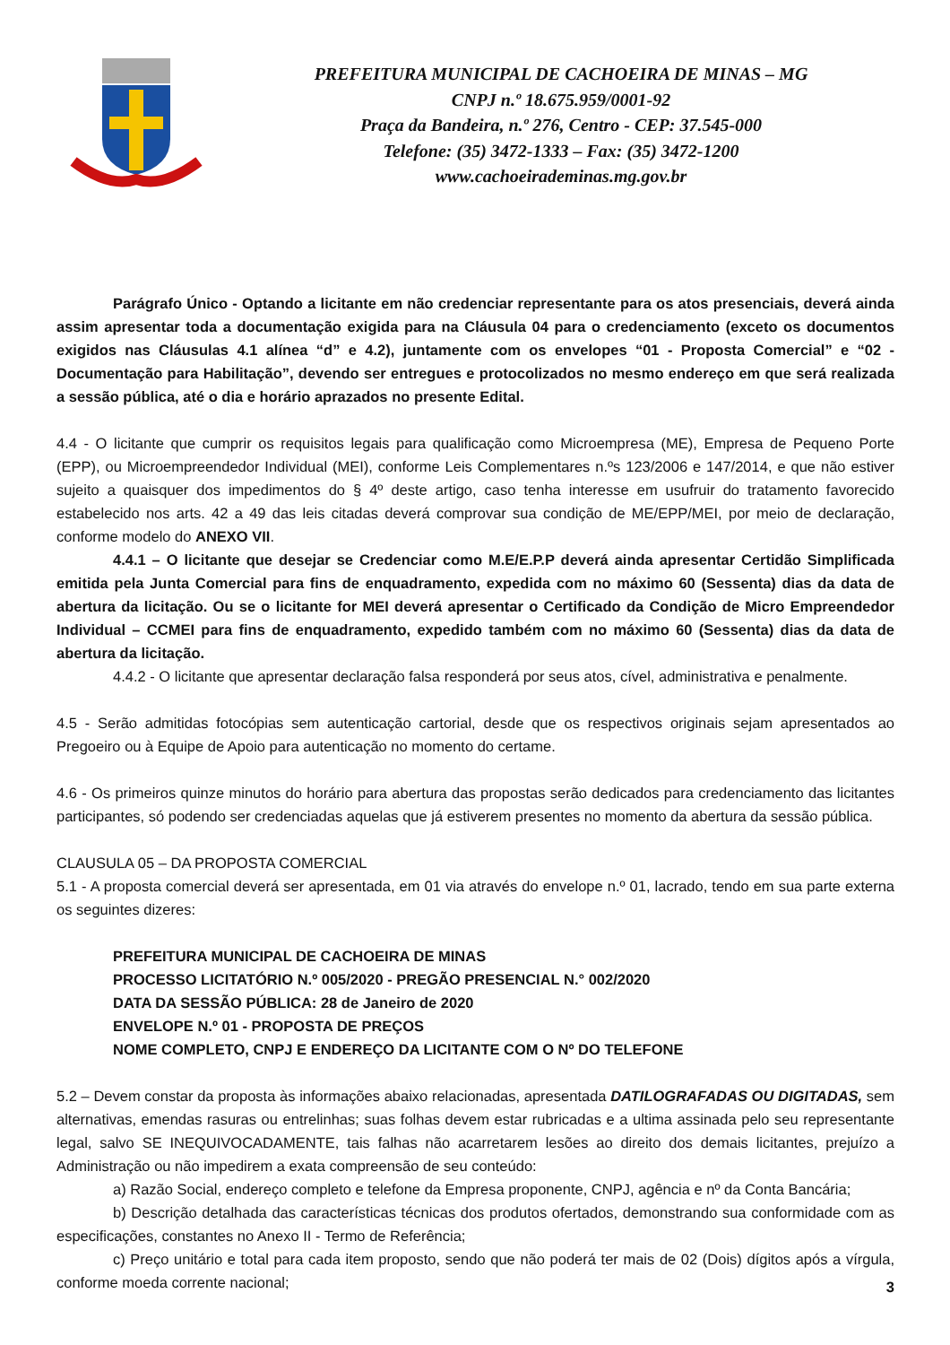PREFEITURA MUNICIPAL DE CACHOEIRA DE MINAS – MG
CNPJ n.º 18.675.959/0001-92
Praça da Bandeira, n.º 276, Centro - CEP: 37.545-000
Telefone: (35) 3472-1333 – Fax: (35) 3472-1200
www.cachoeirademinas.mg.gov.br
Parágrafo Único - Optando a licitante em não credenciar representante para os atos presenciais, deverá ainda assim apresentar toda a documentação exigida para na Cláusula 04 para o credenciamento (exceto os documentos exigidos nas Cláusulas 4.1 alínea “d” e 4.2), juntamente com os envelopes “01 - Proposta Comercial” e “02 - Documentação para Habilitação”, devendo ser entregues e protocolizados no mesmo endereço em que será realizada a sessão pública, até o dia e horário aprazados no presente Edital.
4.4 - O licitante que cumprir os requisitos legais para qualificação como Microempresa (ME), Empresa de Pequeno Porte (EPP), ou Microempreendedor Individual (MEI), conforme Leis Complementares n.ºs 123/2006 e 147/2014, e que não estiver sujeito a quaisquer dos impedimentos do § 4º deste artigo, caso tenha interesse em usufruir do tratamento favorecido estabelecido nos arts. 42 a 49 das leis citadas deverá comprovar sua condição de ME/EPP/MEI, por meio de declaração, conforme modelo do ANEXO VII.
4.4.1 – O licitante que desejar se Credenciar como M.E/E.P.P deverá ainda apresentar Certidão Simplificada emitida pela Junta Comercial para fins de enquadramento, expedida com no máximo 60 (Sessenta) dias da data de abertura da licitação. Ou se o licitante for MEI deverá apresentar o Certificado da Condição de Micro Empreendedor Individual – CCMEI para fins de enquadramento, expedido também com no máximo 60 (Sessenta) dias da data de abertura da licitação.
4.4.2 - O licitante que apresentar declaração falsa responderá por seus atos, cível, administrativa e penalmente.
4.5 - Serão admitidas fotocópias sem autenticação cartorial, desde que os respectivos originais sejam apresentados ao Pregoeiro ou à Equipe de Apoio para autenticação no momento do certame.
4.6 - Os primeiros quinze minutos do horário para abertura das propostas serão dedicados para credenciamento das licitantes participantes, só podendo ser credenciadas aquelas que já estiverem presentes no momento da abertura da sessão pública.
CLAUSULA 05 – DA PROPOSTA COMERCIAL
5.1 - A proposta comercial deverá ser apresentada, em 01 via através do envelope n.º 01, lacrado, tendo em sua parte externa os seguintes dizeres:
PREFEITURA MUNICIPAL DE CACHOEIRA DE MINAS
PROCESSO LICITATÓRIO N.º 005/2020 - PREGÃO PRESENCIAL N.° 002/2020
DATA DA SESSÃO PÚBLICA: 28 de Janeiro de 2020
ENVELOPE N.º 01 - PROPOSTA DE PREÇOS
NOME COMPLETO, CNPJ E ENDEREÇO DA LICITANTE COM O Nº DO TELEFONE
5.2 – Devem constar da proposta às informações abaixo relacionadas, apresentada DATILOGRAFADAS OU DIGITADAS, sem alternativas, emendas rasuras ou entrelinhas; suas folhas devem estar rubricadas e a ultima assinada pelo seu representante legal, salvo SE INEQUIVOCADAMENTE, tais falhas não acarretarem lesões ao direito dos demais licitantes, prejuízo a Administração ou não impedirem a exata compreensão de seu conteúdo:
a) Razão Social, endereço completo e telefone da Empresa proponente, CNPJ, agência e nº da Conta Bancária;
b) Descrição detalhada das características técnicas dos produtos ofertados, demonstrando sua conformidade com as especificações, constantes no Anexo II - Termo de Referência;
c) Preço unitário e total para cada item proposto, sendo que não poderá ter mais de 02 (Dois) dígitos após a vírgula, conforme moeda corrente nacional;
3